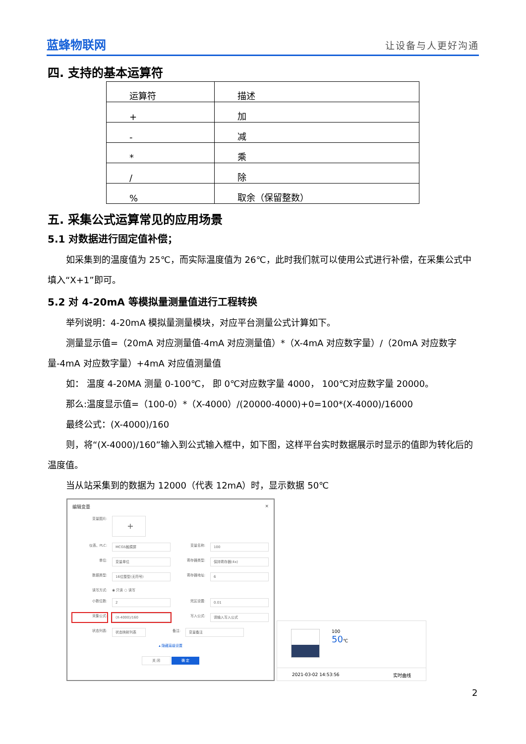蓝蜂物联网
让设备与人更好沟通
四. 支持的基本运算符
| 运算符 | 描述 |
| + | 加 |
| - | 减 |
| * | 乘 |
| / | 除 |
| % | 取余（保留整数） |
五. 采集公式运算常见的应用场景
5.1 对数据进行固定值补偿；
如采集到的温度值为 25℃，而实际温度值为 26℃，此时我们就可以使用公式进行补偿，在采集公式中填入“X+1”即可。
5.2 对 4-20mA 等模拟量测量值进行工程转换
举列说明：4-20mA 模拟量测量模块，对应平台测量公式计算如下。
测量显示值=（20mA 对应测量值-4mA 对应测量值）*（X-4mA 对应数字量）/（20mA 对应数字量-4mA 对应数字量）+4mA 对应值测量值
如： 温度 4-20MA 测量 0-100℃， 即 0℃对应数字量 4000， 100℃对应数字量 20000。
那么:温度显示值=（100-0）*（X-4000）/(20000-4000)+0=100*(X-4000)/16000
最终公式：(X-4000)/160
则，将“(X-4000)/160”输入到公式输入框中，如下图，这样平台实时数据展示时显示的值即为转化后的温度值。
当从站采集到的数据为 12000（代表 12mA）时，显示数据 50℃
编辑变量 ×
变量图片:
+
仪表、PLC:
MCGS触摸屏
变量名称:
100
单位:
变量单位
寄存器类型:
保持寄存器(4x)
数据类型:
16位整型(无符号)
寄存器地址:
6
读写方式: ◉ 只读 ○ 读写
小数位数:
2
死区设置:
0.01
采集公式:
(X-4000)/160
写入公式:
请输入写入公式
状态列表:
状态映射列表
备注:
变量备注
▴ 隐藏高级设置
关 闭 确 定
100
50℃
2021-03-02 14:53:56 实时曲线
2